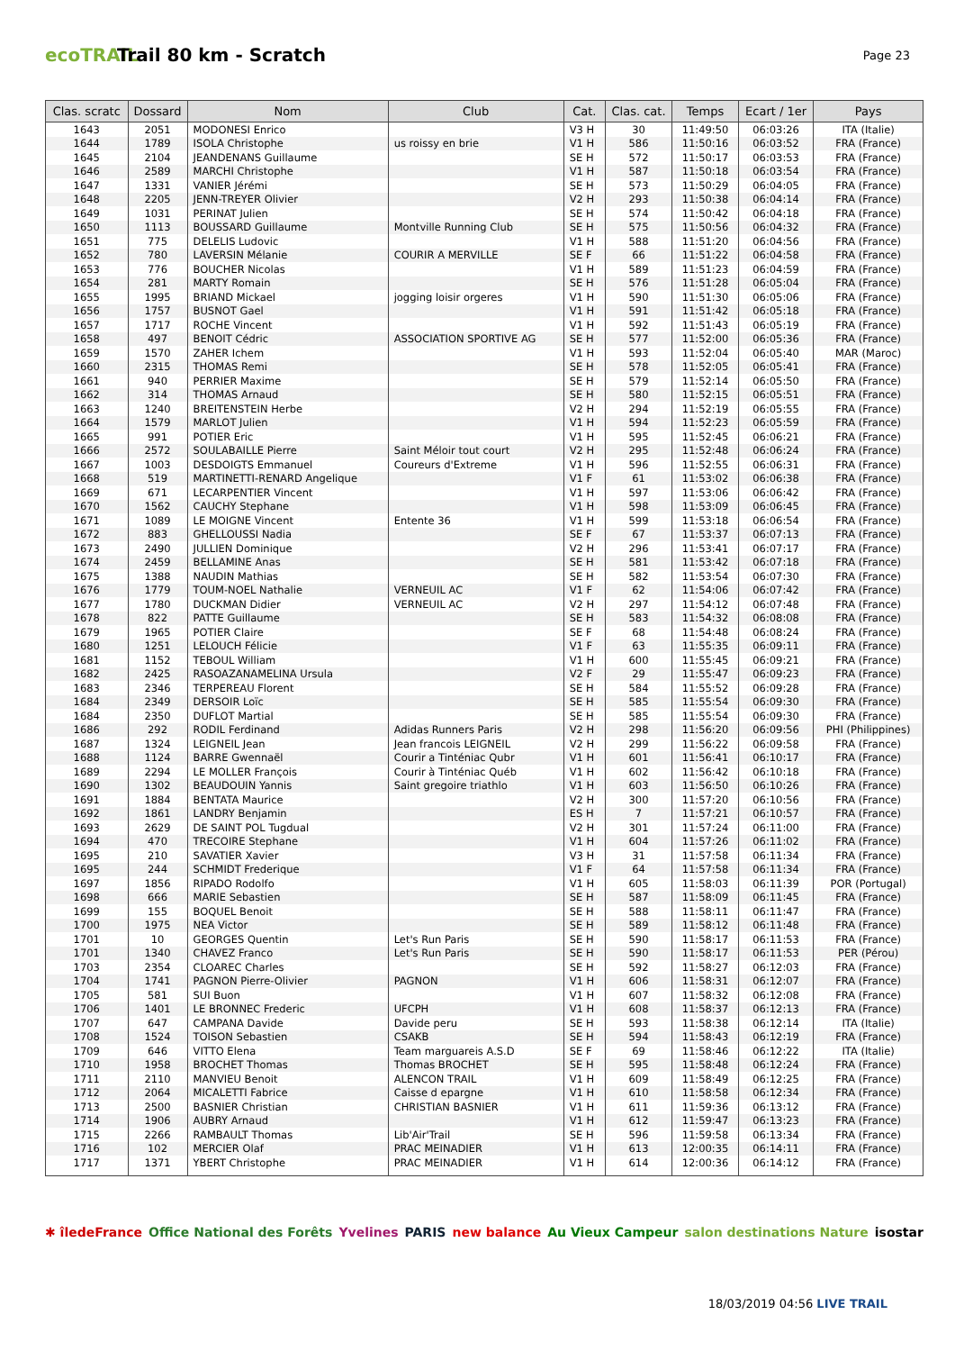ecoTRAIL
Trail 80 km - Scratch
Page 23
| Clas. scratc | Dossard | Nom | Club | Cat. | Clas. cat. | Temps | Ecart / 1er | Pays |
| --- | --- | --- | --- | --- | --- | --- | --- | --- |
| 1643 | 2051 | MODONESI Enrico | | V3 H | 30 | 11:49:50 | 06:03:26 | ITA (Italie) |
| 1644 | 1789 | ISOLA Christophe | us roissy en brie | V1 H | 586 | 11:50:16 | 06:03:52 | FRA (France) |
| 1645 | 2104 | JEANDENANS Guillaume | | SE H | 572 | 11:50:17 | 06:03:53 | FRA (France) |
| 1646 | 2589 | MARCHI Christophe | | V1 H | 587 | 11:50:18 | 06:03:54 | FRA (France) |
| 1647 | 1331 | VANIER Jérémi | | SE H | 573 | 11:50:29 | 06:04:05 | FRA (France) |
| 1648 | 2205 | JENN-TREYER Olivier | | V2 H | 293 | 11:50:38 | 06:04:14 | FRA (France) |
| 1649 | 1031 | PERINAT Julien | | SE H | 574 | 11:50:42 | 06:04:18 | FRA (France) |
| 1650 | 1113 | BOUSSARD Guillaume | Montville Running Club | SE H | 575 | 11:50:56 | 06:04:32 | FRA (France) |
| 1651 | 775 | DELELIS Ludovic | | V1 H | 588 | 11:51:20 | 06:04:56 | FRA (France) |
| 1652 | 780 | LAVERSIN Mélanie | COURIR A MERVILLE | SE F | 66 | 11:51:22 | 06:04:58 | FRA (France) |
| 1653 | 776 | BOUCHER Nicolas | | V1 H | 589 | 11:51:23 | 06:04:59 | FRA (France) |
| 1654 | 281 | MARTY Romain | | SE H | 576 | 11:51:28 | 06:05:04 | FRA (France) |
| 1655 | 1995 | BRIAND Mickael | jogging loisir orgeres | V1 H | 590 | 11:51:30 | 06:05:06 | FRA (France) |
| 1656 | 1757 | BUSNOT Gael | | V1 H | 591 | 11:51:42 | 06:05:18 | FRA (France) |
| 1657 | 1717 | ROCHE Vincent | | V1 H | 592 | 11:51:43 | 06:05:19 | FRA (France) |
| 1658 | 497 | BENOIT Cédric | ASSOCIATION SPORTIVE AG | SE H | 577 | 11:52:00 | 06:05:36 | FRA (France) |
| 1659 | 1570 | ZAHER Ichem | | V1 H | 593 | 11:52:04 | 06:05:40 | MAR (Maroc) |
| 1660 | 2315 | THOMAS Remi | | SE H | 578 | 11:52:05 | 06:05:41 | FRA (France) |
| 1661 | 940 | PERRIER Maxime | | SE H | 579 | 11:52:14 | 06:05:50 | FRA (France) |
| 1662 | 314 | THOMAS Arnaud | | SE H | 580 | 11:52:15 | 06:05:51 | FRA (France) |
| 1663 | 1240 | BREITENSTEIN Herbe | | V2 H | 294 | 11:52:19 | 06:05:55 | FRA (France) |
| 1664 | 1579 | MARLOT Julien | | V1 H | 594 | 11:52:23 | 06:05:59 | FRA (France) |
| 1665 | 991 | POTIER Eric | | V1 H | 595 | 11:52:45 | 06:06:21 | FRA (France) |
| 1666 | 2572 | SOULABAILLE Pierre | Saint Méloir tout court | V2 H | 295 | 11:52:48 | 06:06:24 | FRA (France) |
| 1667 | 1003 | DESDOIGTS Emmanuel | Coureurs d'Extreme | V1 H | 596 | 11:52:55 | 06:06:31 | FRA (France) |
| 1668 | 519 | MARTINETTI-RENARD Angelique | | V1 F | 61 | 11:53:02 | 06:06:38 | FRA (France) |
| 1669 | 671 | LECARPENTIER Vincent | | V1 H | 597 | 11:53:06 | 06:06:42 | FRA (France) |
| 1670 | 1562 | CAUCHY Stephane | | V1 H | 598 | 11:53:09 | 06:06:45 | FRA (France) |
| 1671 | 1089 | LE MOIGNE Vincent | Entente 36 | V1 H | 599 | 11:53:18 | 06:06:54 | FRA (France) |
| 1672 | 883 | GHELLOUSSI Nadia | | SE F | 67 | 11:53:37 | 06:07:13 | FRA (France) |
| 1673 | 2490 | JULLIEN Dominique | | V2 H | 296 | 11:53:41 | 06:07:17 | FRA (France) |
| 1674 | 2459 | BELLAMINE Anas | | SE H | 581 | 11:53:42 | 06:07:18 | FRA (France) |
| 1675 | 1388 | NAUDIN Mathias | | SE H | 582 | 11:53:54 | 06:07:30 | FRA (France) |
| 1676 | 1779 | TOUM-NOEL Nathalie | VERNEUIL AC | V1 F | 62 | 11:54:06 | 06:07:42 | FRA (France) |
| 1677 | 1780 | DUCKMAN Didier | VERNEUIL AC | V2 H | 297 | 11:54:12 | 06:07:48 | FRA (France) |
| 1678 | 822 | PATTE Guillaume | | SE H | 583 | 11:54:32 | 06:08:08 | FRA (France) |
| 1679 | 1965 | POTIER Claire | | SE F | 68 | 11:54:48 | 06:08:24 | FRA (France) |
| 1680 | 1251 | LELOUCH Félicie | | V1 F | 63 | 11:55:35 | 06:09:11 | FRA (France) |
| 1681 | 1152 | TEBOUL William | | V1 H | 600 | 11:55:45 | 06:09:21 | FRA (France) |
| 1682 | 2425 | RASOAZANAMELINA Ursula | | V2 F | 29 | 11:55:47 | 06:09:23 | FRA (France) |
| 1683 | 2346 | TERPEREAU Florent | | SE H | 584 | 11:55:52 | 06:09:28 | FRA (France) |
| 1684 | 2349 | DERSOIR Loïc | | SE H | 585 | 11:55:54 | 06:09:30 | FRA (France) |
| 1684 | 2350 | DUFLOT Martial | | SE H | 585 | 11:55:54 | 06:09:30 | FRA (France) |
| 1686 | 292 | RODIL Ferdinand | Adidas Runners Paris | V2 H | 298 | 11:56:20 | 06:09:56 | PHI (Philippines) |
| 1687 | 1324 | LEIGNEIL Jean | Jean francois LEIGNEIL | V2 H | 299 | 11:56:22 | 06:09:58 | FRA (France) |
| 1688 | 1124 | BARRE Gwennaël | Courir a Tinténiac Qubr | V1 H | 601 | 11:56:41 | 06:10:17 | FRA (France) |
| 1689 | 2294 | LE MOLLER François | Courir à Tinténiac Québ | V1 H | 602 | 11:56:42 | 06:10:18 | FRA (France) |
| 1690 | 1302 | BEAUDOUIN Yannis | Saint gregoire triathlo | V1 H | 603 | 11:56:50 | 06:10:26 | FRA (France) |
| 1691 | 1884 | BENTATA Maurice | | V2 H | 300 | 11:57:20 | 06:10:56 | FRA (France) |
| 1692 | 1861 | LANDRY Benjamin | | ES H | 7 | 11:57:21 | 06:10:57 | FRA (France) |
| 1693 | 2629 | DE SAINT POL Tugdual | | V2 H | 301 | 11:57:24 | 06:11:00 | FRA (France) |
| 1694 | 470 | TRECOIRE Stephane | | V1 H | 604 | 11:57:26 | 06:11:02 | FRA (France) |
| 1695 | 210 | SAVATIER Xavier | | V3 H | 31 | 11:57:58 | 06:11:34 | FRA (France) |
| 1695 | 244 | SCHMIDT Frederique | | V1 F | 64 | 11:57:58 | 06:11:34 | FRA (France) |
| 1697 | 1856 | RIPADO Rodolfo | | V1 H | 605 | 11:58:03 | 06:11:39 | POR (Portugal) |
| 1698 | 666 | MARIE Sebastien | | SE H | 587 | 11:58:09 | 06:11:45 | FRA (France) |
| 1699 | 155 | BOQUEL Benoit | | SE H | 588 | 11:58:11 | 06:11:47 | FRA (France) |
| 1700 | 1975 | NEA Victor | | SE H | 589 | 11:58:12 | 06:11:48 | FRA (France) |
| 1701 | 10 | GEORGES Quentin | Let's Run Paris | SE H | 590 | 11:58:17 | 06:11:53 | FRA (France) |
| 1701 | 1340 | CHAVEZ Franco | Let's Run Paris | SE H | 590 | 11:58:17 | 06:11:53 | PER (Pérou) |
| 1703 | 2354 | CLOAREC Charles | | SE H | 592 | 11:58:27 | 06:12:03 | FRA (France) |
| 1704 | 1741 | PAGNON Pierre-Olivier | PAGNON | V1 H | 606 | 11:58:31 | 06:12:07 | FRA (France) |
| 1705 | 581 | SUI Buon | | V1 H | 607 | 11:58:32 | 06:12:08 | FRA (France) |
| 1706 | 1401 | LE BRONNEC Frederic | UFCPH | V1 H | 608 | 11:58:37 | 06:12:13 | FRA (France) |
| 1707 | 647 | CAMPANA Davide | Davide peru | SE H | 593 | 11:58:38 | 06:12:14 | ITA (Italie) |
| 1708 | 1524 | TOISON Sebastien | CSAKB | SE H | 594 | 11:58:43 | 06:12:19 | FRA (France) |
| 1709 | 646 | VITTO Elena | Team margua​reis A.S.D | SE F | 69 | 11:58:46 | 06:12:22 | ITA (Italie) |
| 1710 | 1958 | BROCHET Thomas | Thomas BROCHET | SE H | 595 | 11:58:48 | 06:12:24 | FRA (France) |
| 1711 | 2110 | MANVIEU Benoit | ALENCON TRAIL | V1 H | 609 | 11:58:49 | 06:12:25 | FRA (France) |
| 1712 | 2064 | MICALETTI Fabrice | Caisse d epargne | V1 H | 610 | 11:58:58 | 06:12:34 | FRA (France) |
| 1713 | 2500 | BASNIER Christian | CHRISTIAN BASNIER | V1 H | 611 | 11:59:36 | 06:13:12 | FRA (France) |
| 1714 | 1906 | AUBRY Arnaud | | V1 H | 612 | 11:59:47 | 06:13:23 | FRA (France) |
| 1715 | 2266 | RAMBAULT Thomas | Lib'Air'Trail | SE H | 596 | 11:59:58 | 06:13:34 | FRA (France) |
| 1716 | 102 | MERCIER Olaf | PRAC MEINADIER | V1 H | 613 | 12:00:35 | 06:14:11 | FRA (France) |
| 1717 | 1371 | YBERT Christophe | PRAC MEINADIER | V1 H | 614 | 12:00:36 | 06:14:12 | FRA (France) |
✱ îledeFrance Office National des Forêts Yvelines PARIS new balance Au Vieux Campeur salon destinations Nature isostar
18/03/2019 04:56 LIVE TRAIL